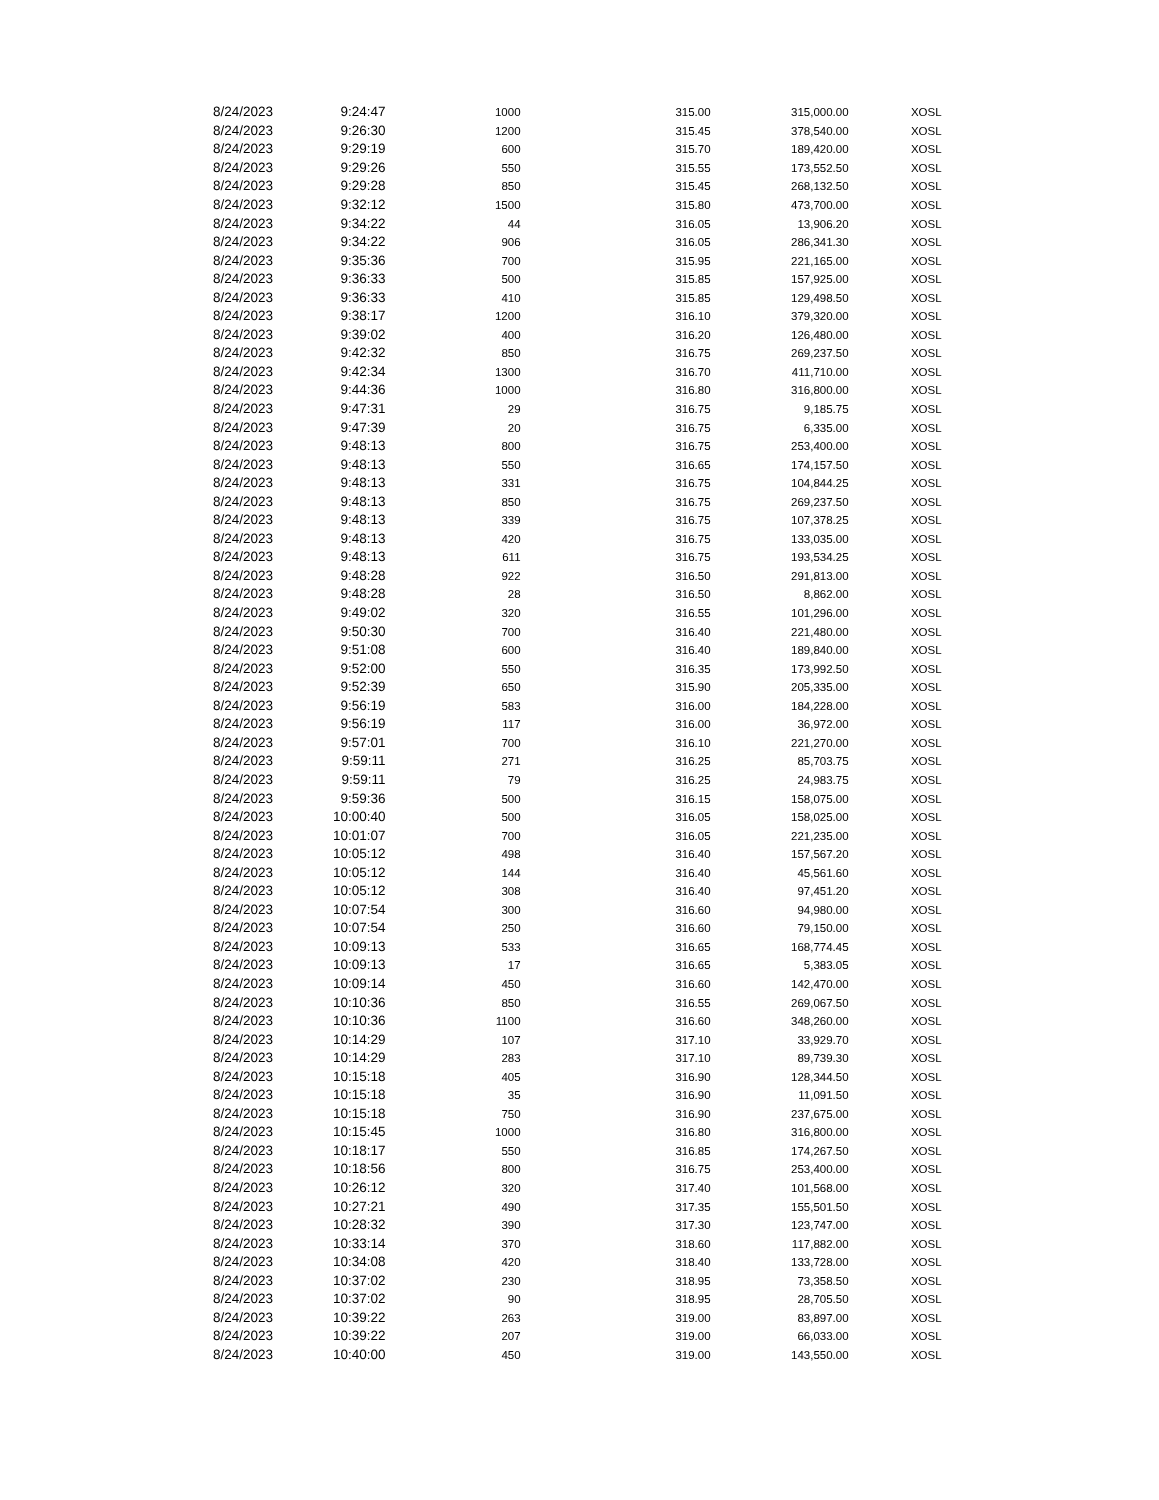| 8/24/2023 | 9:24:47 | 1000 | 315.00 | 315,000.00 | XOSL |
| 8/24/2023 | 9:26:30 | 1200 | 315.45 | 378,540.00 | XOSL |
| 8/24/2023 | 9:29:19 | 600 | 315.70 | 189,420.00 | XOSL |
| 8/24/2023 | 9:29:26 | 550 | 315.55 | 173,552.50 | XOSL |
| 8/24/2023 | 9:29:28 | 850 | 315.45 | 268,132.50 | XOSL |
| 8/24/2023 | 9:32:12 | 1500 | 315.80 | 473,700.00 | XOSL |
| 8/24/2023 | 9:34:22 | 44 | 316.05 | 13,906.20 | XOSL |
| 8/24/2023 | 9:34:22 | 906 | 316.05 | 286,341.30 | XOSL |
| 8/24/2023 | 9:35:36 | 700 | 315.95 | 221,165.00 | XOSL |
| 8/24/2023 | 9:36:33 | 500 | 315.85 | 157,925.00 | XOSL |
| 8/24/2023 | 9:36:33 | 410 | 315.85 | 129,498.50 | XOSL |
| 8/24/2023 | 9:38:17 | 1200 | 316.10 | 379,320.00 | XOSL |
| 8/24/2023 | 9:39:02 | 400 | 316.20 | 126,480.00 | XOSL |
| 8/24/2023 | 9:42:32 | 850 | 316.75 | 269,237.50 | XOSL |
| 8/24/2023 | 9:42:34 | 1300 | 316.70 | 411,710.00 | XOSL |
| 8/24/2023 | 9:44:36 | 1000 | 316.80 | 316,800.00 | XOSL |
| 8/24/2023 | 9:47:31 | 29 | 316.75 | 9,185.75 | XOSL |
| 8/24/2023 | 9:47:39 | 20 | 316.75 | 6,335.00 | XOSL |
| 8/24/2023 | 9:48:13 | 800 | 316.75 | 253,400.00 | XOSL |
| 8/24/2023 | 9:48:13 | 550 | 316.65 | 174,157.50 | XOSL |
| 8/24/2023 | 9:48:13 | 331 | 316.75 | 104,844.25 | XOSL |
| 8/24/2023 | 9:48:13 | 850 | 316.75 | 269,237.50 | XOSL |
| 8/24/2023 | 9:48:13 | 339 | 316.75 | 107,378.25 | XOSL |
| 8/24/2023 | 9:48:13 | 420 | 316.75 | 133,035.00 | XOSL |
| 8/24/2023 | 9:48:13 | 611 | 316.75 | 193,534.25 | XOSL |
| 8/24/2023 | 9:48:28 | 922 | 316.50 | 291,813.00 | XOSL |
| 8/24/2023 | 9:48:28 | 28 | 316.50 | 8,862.00 | XOSL |
| 8/24/2023 | 9:49:02 | 320 | 316.55 | 101,296.00 | XOSL |
| 8/24/2023 | 9:50:30 | 700 | 316.40 | 221,480.00 | XOSL |
| 8/24/2023 | 9:51:08 | 600 | 316.40 | 189,840.00 | XOSL |
| 8/24/2023 | 9:52:00 | 550 | 316.35 | 173,992.50 | XOSL |
| 8/24/2023 | 9:52:39 | 650 | 315.90 | 205,335.00 | XOSL |
| 8/24/2023 | 9:56:19 | 583 | 316.00 | 184,228.00 | XOSL |
| 8/24/2023 | 9:56:19 | 117 | 316.00 | 36,972.00 | XOSL |
| 8/24/2023 | 9:57:01 | 700 | 316.10 | 221,270.00 | XOSL |
| 8/24/2023 | 9:59:11 | 271 | 316.25 | 85,703.75 | XOSL |
| 8/24/2023 | 9:59:11 | 79 | 316.25 | 24,983.75 | XOSL |
| 8/24/2023 | 9:59:36 | 500 | 316.15 | 158,075.00 | XOSL |
| 8/24/2023 | 10:00:40 | 500 | 316.05 | 158,025.00 | XOSL |
| 8/24/2023 | 10:01:07 | 700 | 316.05 | 221,235.00 | XOSL |
| 8/24/2023 | 10:05:12 | 498 | 316.40 | 157,567.20 | XOSL |
| 8/24/2023 | 10:05:12 | 144 | 316.40 | 45,561.60 | XOSL |
| 8/24/2023 | 10:05:12 | 308 | 316.40 | 97,451.20 | XOSL |
| 8/24/2023 | 10:07:54 | 300 | 316.60 | 94,980.00 | XOSL |
| 8/24/2023 | 10:07:54 | 250 | 316.60 | 79,150.00 | XOSL |
| 8/24/2023 | 10:09:13 | 533 | 316.65 | 168,774.45 | XOSL |
| 8/24/2023 | 10:09:13 | 17 | 316.65 | 5,383.05 | XOSL |
| 8/24/2023 | 10:09:14 | 450 | 316.60 | 142,470.00 | XOSL |
| 8/24/2023 | 10:10:36 | 850 | 316.55 | 269,067.50 | XOSL |
| 8/24/2023 | 10:10:36 | 1100 | 316.60 | 348,260.00 | XOSL |
| 8/24/2023 | 10:14:29 | 107 | 317.10 | 33,929.70 | XOSL |
| 8/24/2023 | 10:14:29 | 283 | 317.10 | 89,739.30 | XOSL |
| 8/24/2023 | 10:15:18 | 405 | 316.90 | 128,344.50 | XOSL |
| 8/24/2023 | 10:15:18 | 35 | 316.90 | 11,091.50 | XOSL |
| 8/24/2023 | 10:15:18 | 750 | 316.90 | 237,675.00 | XOSL |
| 8/24/2023 | 10:15:45 | 1000 | 316.80 | 316,800.00 | XOSL |
| 8/24/2023 | 10:18:17 | 550 | 316.85 | 174,267.50 | XOSL |
| 8/24/2023 | 10:18:56 | 800 | 316.75 | 253,400.00 | XOSL |
| 8/24/2023 | 10:26:12 | 320 | 317.40 | 101,568.00 | XOSL |
| 8/24/2023 | 10:27:21 | 490 | 317.35 | 155,501.50 | XOSL |
| 8/24/2023 | 10:28:32 | 390 | 317.30 | 123,747.00 | XOSL |
| 8/24/2023 | 10:33:14 | 370 | 318.60 | 117,882.00 | XOSL |
| 8/24/2023 | 10:34:08 | 420 | 318.40 | 133,728.00 | XOSL |
| 8/24/2023 | 10:37:02 | 230 | 318.95 | 73,358.50 | XOSL |
| 8/24/2023 | 10:37:02 | 90 | 318.95 | 28,705.50 | XOSL |
| 8/24/2023 | 10:39:22 | 263 | 319.00 | 83,897.00 | XOSL |
| 8/24/2023 | 10:39:22 | 207 | 319.00 | 66,033.00 | XOSL |
| 8/24/2023 | 10:40:00 | 450 | 319.00 | 143,550.00 | XOSL |